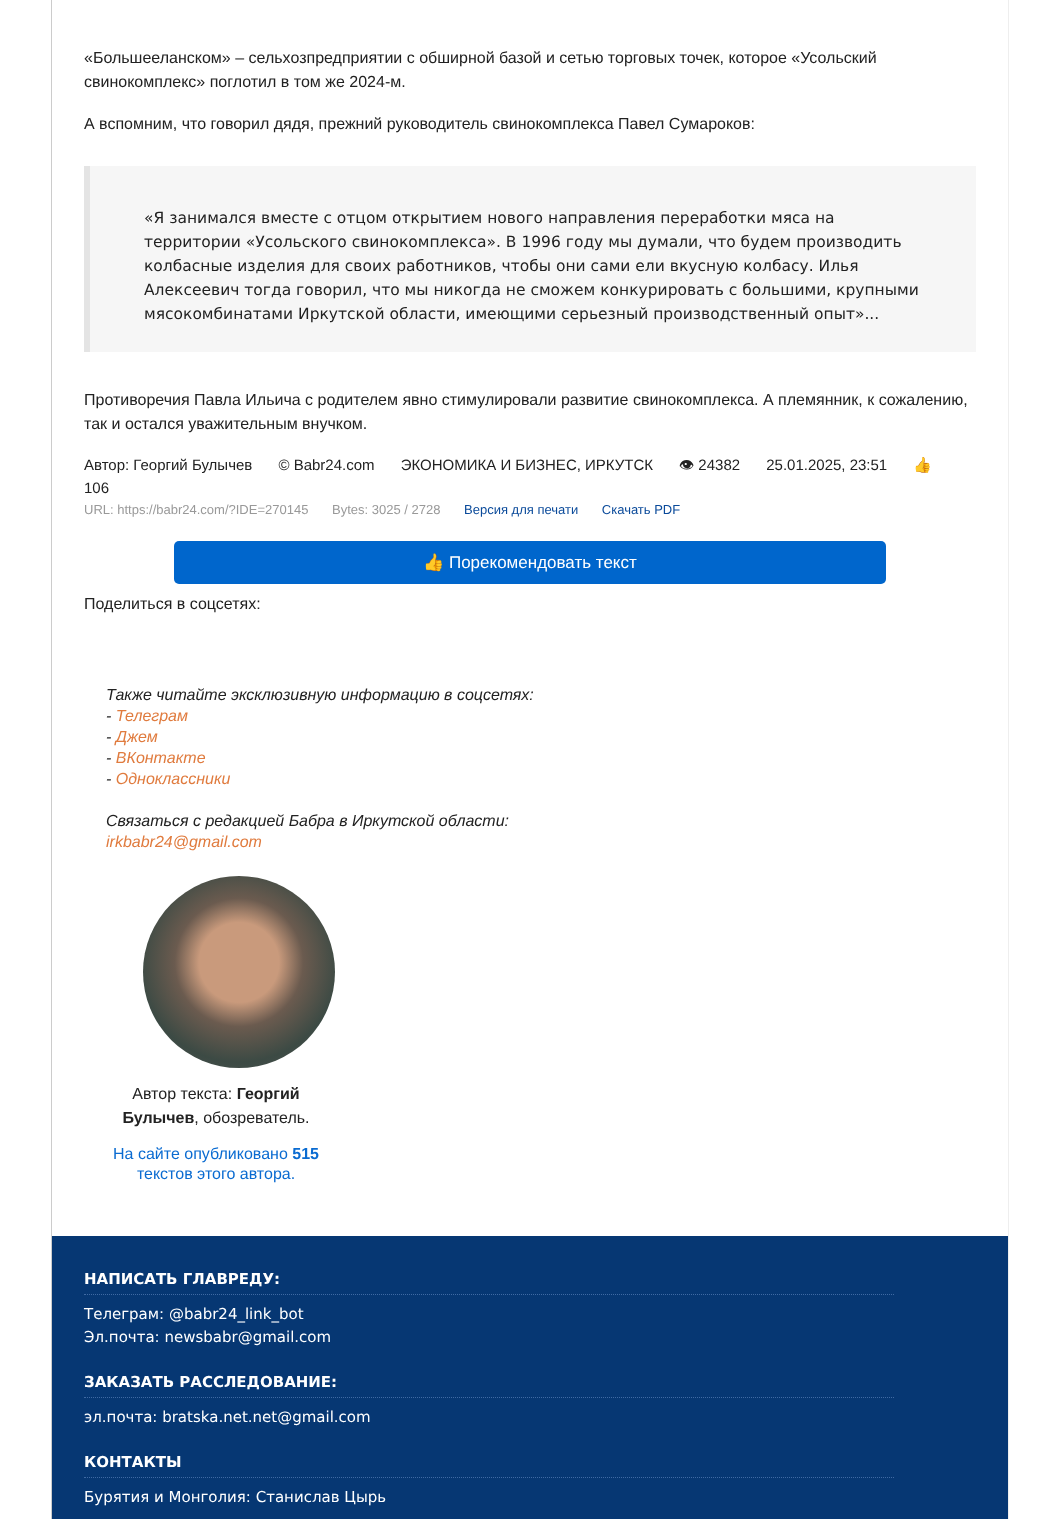«Большееланском» – сельхозпредприятии с обширной базой и сетью торговых точек, которое «Усольский свинокомплекс» поглотил в том же 2024-м.
А вспомним, что говорил дядя, прежний руководитель свинокомплекса Павел Сумароков:
«Я занимался вместе с отцом открытием нового направления переработки мяса на территории «Усольского свинокомплекса». В 1996 году мы думали, что будем производить колбасные изделия для своих работников, чтобы они сами ели вкусную колбасу. Илья Алексеевич тогда говорил, что мы никогда не сможем конкурировать с большими, крупными мясокомбинатами Иркутской области, имеющими серьезный производственный опыт»...
Противоречия Павла Ильича с родителем явно стимулировали развитие свинокомплекса. А племянник, к сожалению, так и остался уважительным внучком.
Автор: Георгий Булычев © Babr24.com ЭКОНОМИКА И БИЗНЕС, ИРКУТСК 👁 24382 25.01.2025, 23:51 👍 106
URL: https://babr24.com/?IDE=270145 Bytes: 3025 / 2728 Версия для печати Скачать PDF
👍 Порекомендовать текст
Поделиться в соцсетях:
Также читайте эксклюзивную информацию в соцсетях:
- Телеграм
- Джем
- ВКонтакте
- Одноклассники
Связаться с редакцией Бабра в Иркутской области:
irkbabr24@gmail.com
Автор текста: Георгий Булычев, обозреватель.
На сайте опубликовано 515 текстов этого автора.
НАПИСАТЬ ГЛАВРЕДУ:
Телеграм: @babr24_link_bot
Эл.почта: newsbabr@gmail.com
ЗАКАЗАТЬ РАССЛЕДОВАНИЕ:
эл.почта: bratska.net.net@gmail.com
КОНТАКТЫ
Бурятия и Монголия: Станислав Цырь